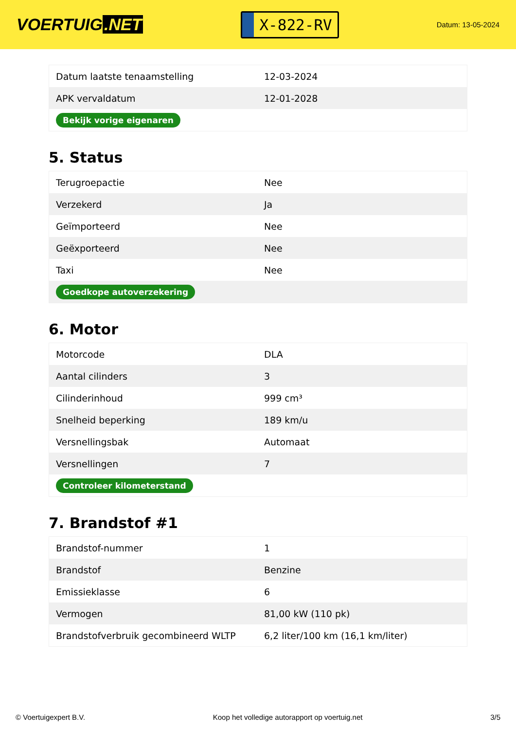VOERTUIG.NET
X-822-RV
Datum: 13-05-2024
| Datum laatste tenaamstelling | 12-03-2024 |
| APK vervaldatum | 12-01-2028 |
| Bekijk vorige eigenaren | |
5. Status
| Terugroepactie | Nee |
| Verzekerd | Ja |
| Geïmporteerd | Nee |
| Geëxporteerd | Nee |
| Taxi | Nee |
| Goedkope autoverzekering | |
6. Motor
| Motorcode | DLA |
| Aantal cilinders | 3 |
| Cilinderinhoud | 999 cm³ |
| Snelheid beperking | 189 km/u |
| Versnellingsbak | Automaat |
| Versnellingen | 7 |
| Controleer kilometerstand | |
7. Brandstof #1
| Brandstof-nummer | 1 |
| Brandstof | Benzine |
| Emissieklasse | 6 |
| Vermogen | 81,00 kW (110 pk) |
| Brandstofverbruik gecombineerd WLTP | 6,2 liter/100 km (16,1 km/liter) |
© Voertuigexpert B.V. Koop het volledige autorapport op voertuig.net 3/5